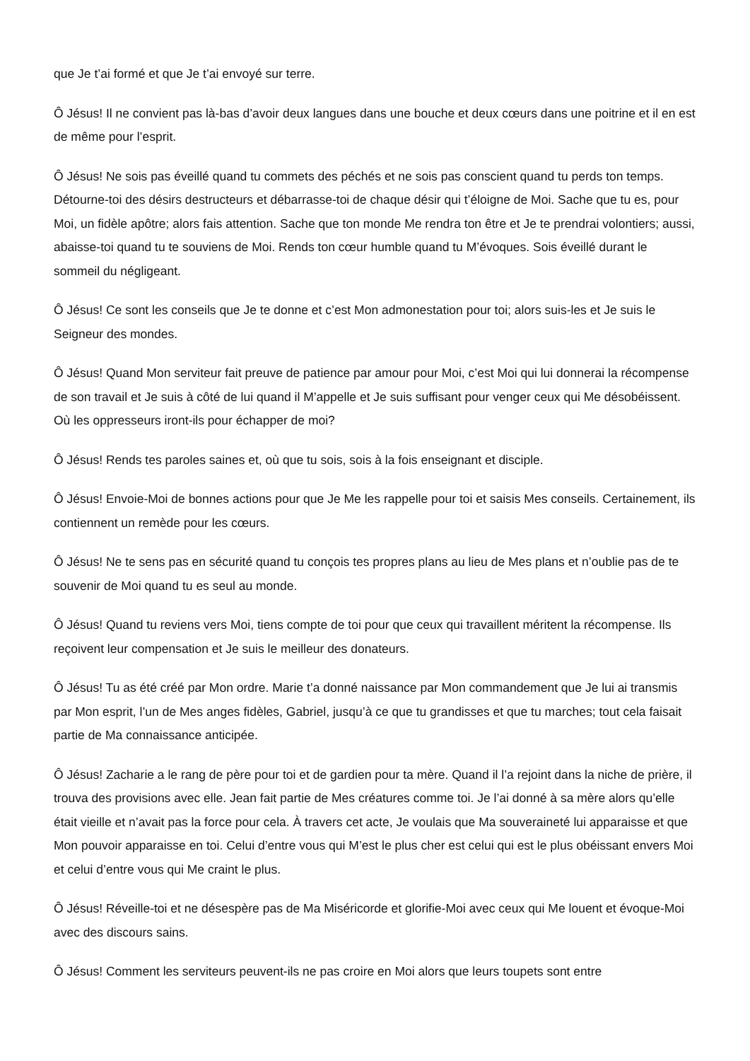que Je t’ai formé et que Je t’ai envoyé sur terre.
Ô Jésus! Il ne convient pas là-bas d’avoir deux langues dans une bouche et deux cœurs dans une poitrine et il en est de même pour l’esprit.
Ô Jésus! Ne sois pas éveillé quand tu commets des péchés et ne sois pas conscient quand tu perds ton temps. Détourne-toi des désirs destructeurs et débarrasse-toi de chaque désir qui t’éloigne de Moi. Sache que tu es, pour Moi, un fidèle apôtre; alors fais attention. Sache que ton monde Me rendra ton être et Je te prendrai volontiers; aussi, abaisse-toi quand tu te souviens de Moi. Rends ton cœur humble quand tu M’évoques. Sois éveillé durant le sommeil du négligeant.
Ô Jésus! Ce sont les conseils que Je te donne et c’est Mon admonestation pour toi; alors suis-les et Je suis le Seigneur des mondes.
Ô Jésus! Quand Mon serviteur fait preuve de patience par amour pour Moi, c’est Moi qui lui donnerai la récompense de son travail et Je suis à côté de lui quand il M’appelle et Je suis suffisant pour venger ceux qui Me désobéissent. Où les oppresseurs iront-ils pour échapper de moi?
Ô Jésus! Rends tes paroles saines et, où que tu sois, sois à la fois enseignant et disciple.
Ô Jésus! Envoie-Moi de bonnes actions pour que Je Me les rappelle pour toi et saisis Mes conseils. Certainement, ils contiennent un remède pour les cœurs.
Ô Jésus! Ne te sens pas en sécurité quand tu conçois tes propres plans au lieu de Mes plans et n’oublie pas de te souvenir de Moi quand tu es seul au monde.
Ô Jésus! Quand tu reviens vers Moi, tiens compte de toi pour que ceux qui travaillent méritent la récompense. Ils reçoivent leur compensation et Je suis le meilleur des donateurs.
Ô Jésus! Tu as été créé par Mon ordre. Marie t’a donné naissance par Mon commandement que Je lui ai transmis par Mon esprit, l’un de Mes anges fidèles, Gabriel, jusqu’à ce que tu grandisses et que tu marches; tout cela faisait partie de Ma connaissance anticipée.
Ô Jésus! Zacharie a le rang de père pour toi et de gardien pour ta mère. Quand il l’a rejoint dans la niche de prière, il trouva des provisions avec elle. Jean fait partie de Mes créatures comme toi. Je l’ai donné à sa mère alors qu’elle était vieille et n’avait pas la force pour cela. À travers cet acte, Je voulais que Ma souveraineté lui apparaisse et que Mon pouvoir apparaisse en toi. Celui d’entre vous qui M’est le plus cher est celui qui est le plus obéissant envers Moi et celui d’entre vous qui Me craint le plus.
Ô Jésus! Réveille-toi et ne désespère pas de Ma Miséricorde et glorifie-Moi avec ceux qui Me louent et évoque-Moi avec des discours sains.
Ô Jésus! Comment les serviteurs peuvent-ils ne pas croire en Moi alors que leurs toupets sont entre